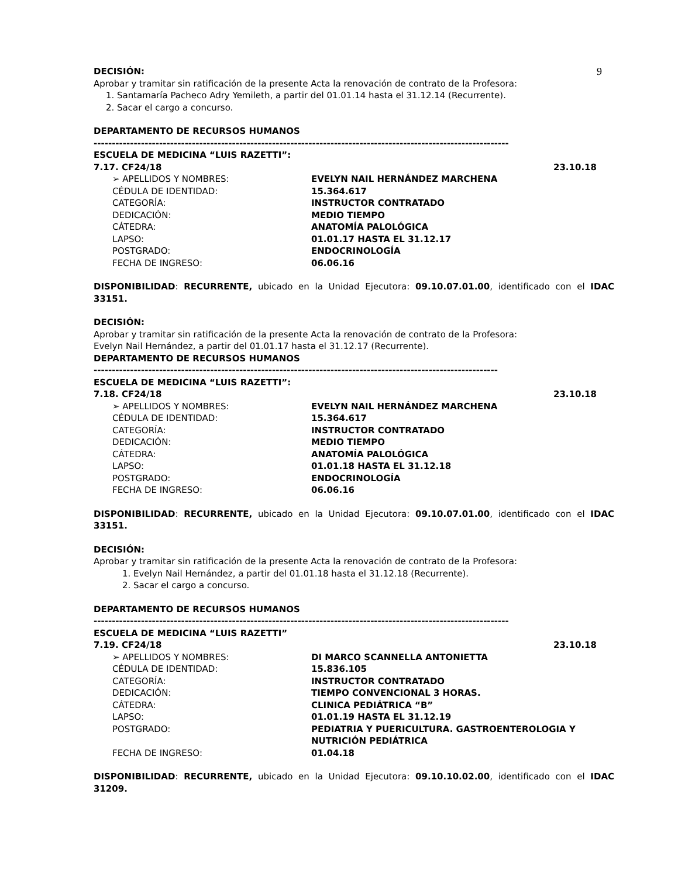9
DECISIÓN:
Aprobar y tramitar sin ratificación de la presente Acta la renovación de contrato de la Profesora:
1. Santamaría Pacheco Adry Yemileth, a partir del 01.01.14 hasta el 31.12.14 (Recurrente).
2. Sacar el cargo a concurso.
DEPARTAMENTO DE RECURSOS HUMANOS
------------------------------------------------------------------------------------------------------------------
ESCUELA DE MEDICINA “LUIS RAZETTI”:
7.17. CF24/18 23.10.18
➢ APELLIDOS Y NOMBRES: EVELYN NAIL HERNÁNDEZ MARCHENA
CÉDULA DE IDENTIDAD: 15.364.617
CATEGORÍA: INSTRUCTOR CONTRATADO
DEDICACIÓN: MEDIO TIEMPO
CÁTEDRA: ANATOMÍA PALOLÓGICA
LAPSO: 01.01.17 HASTA EL 31.12.17
POSTGRADO: ENDOCRINOLOGÍA
FECHA DE INGRESO: 06.06.16
DISPONIBILIDAD: RECURRENTE, ubicado en la Unidad Ejecutora: 09.10.07.01.00, identificado con el IDAC 33151.
DECISIÓN:
Aprobar y tramitar sin ratificación de la presente Acta la renovación de contrato de la Profesora:
Evelyn Nail Hernández, a partir del 01.01.17 hasta el 31.12.17 (Recurrente).
DEPARTAMENTO DE RECURSOS HUMANOS
---------------------------------------------------------------------------------------------------------------
ESCUELA DE MEDICINA “LUIS RAZETTI”:
7.18. CF24/18 23.10.18
➢ APELLIDOS Y NOMBRES: EVELYN NAIL HERNÁNDEZ MARCHENA
CÉDULA DE IDENTIDAD: 15.364.617
CATEGORÍA: INSTRUCTOR CONTRATADO
DEDICACIÓN: MEDIO TIEMPO
CÁTEDRA: ANATOMÍA PALOLÓGICA
LAPSO: 01.01.18 HASTA EL 31.12.18
POSTGRADO: ENDOCRINOLOGÍA
FECHA DE INGRESO: 06.06.16
DISPONIBILIDAD: RECURRENTE, ubicado en la Unidad Ejecutora: 09.10.07.01.00, identificado con el IDAC 33151.
DECISIÓN:
Aprobar y tramitar sin ratificación de la presente Acta la renovación de contrato de la Profesora:
1. Evelyn Nail Hernández, a partir del 01.01.18 hasta el 31.12.18 (Recurrente).
2. Sacar el cargo a concurso.
DEPARTAMENTO DE RECURSOS HUMANOS
------------------------------------------------------------------------------------------------------------------
ESCUELA DE MEDICINA “LUIS RAZETTI”
7.19. CF24/18 23.10.18
➢ APELLIDOS Y NOMBRES: DI MARCO SCANNELLA ANTONIETTA
CÉDULA DE IDENTIDAD: 15.836.105
CATEGORÍA: INSTRUCTOR CONTRATADO
DEDICACIÓN: TIEMPO CONVENCIONAL 3 HORAS.
CÁTEDRA: CLINICA PEDIÁTRICA “B”
LAPSO: 01.01.19 HASTA EL 31.12.19
POSTGRADO: PEDIATRIA Y PUERICULTURA. GASTROENTEROLOGIA Y NUTRICIÓN PEDIÁTRICA
FECHA DE INGRESO: 01.04.18
DISPONIBILIDAD: RECURRENTE, ubicado en la Unidad Ejecutora: 09.10.10.02.00, identificado con el IDAC 31209.